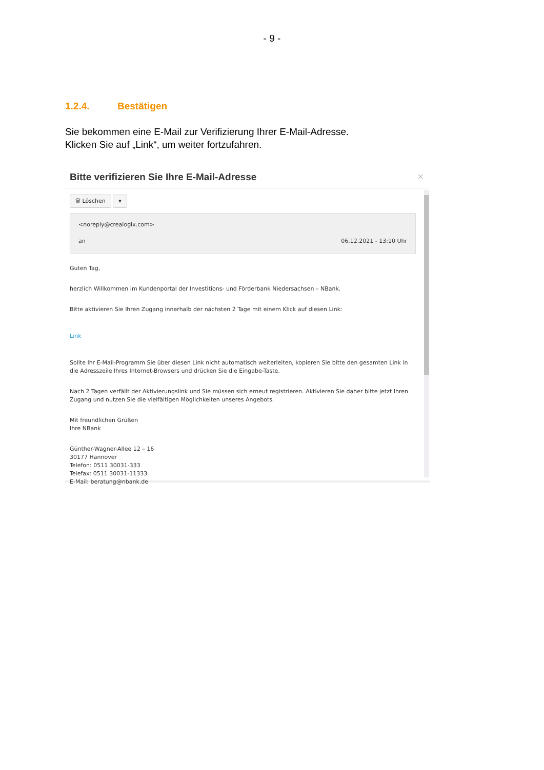- 9 -
1.2.4. Bestätigen
Sie bekommen eine E-Mail zur Verifizierung Ihrer E-Mail-Adresse.
Klicken Sie auf „Link“, um weiter fortzufahren.
Bitte verifizieren Sie Ihre E-Mail-Adresse
×
🗑 Löschen ▾
<noreply@crealogix.com>
an 06.12.2021 - 13:10 Uhr
Guten Tag,
herzlich Willkommen im Kundenportal der Investitions- und Förderbank Niedersachsen – NBank.
Bitte aktivieren Sie Ihren Zugang innerhalb der nächsten 2 Tage mit einem Klick auf diesen Link:
Link
Sollte Ihr E-Mail-Programm Sie über diesen Link nicht automatisch weiterleiten, kopieren Sie bitte den gesamten Link in die Adresszeile Ihres Internet-Browsers und drücken Sie die Eingabe-Taste.
Nach 2 Tagen verfällt der Aktivierungslink und Sie müssen sich erneut registrieren. Aktivieren Sie daher bitte jetzt Ihren Zugang und nutzen Sie die vielfältigen Möglichkeiten unseres Angebots.
Mit freundlichen Grüßen
Ihre NBank
Günther-Wagner-Allee 12 – 16
30177 Hannover
Telefon: 0511 30031-333
Telefax: 0511 30031-11333
E-Mail: beratung@nbank.de